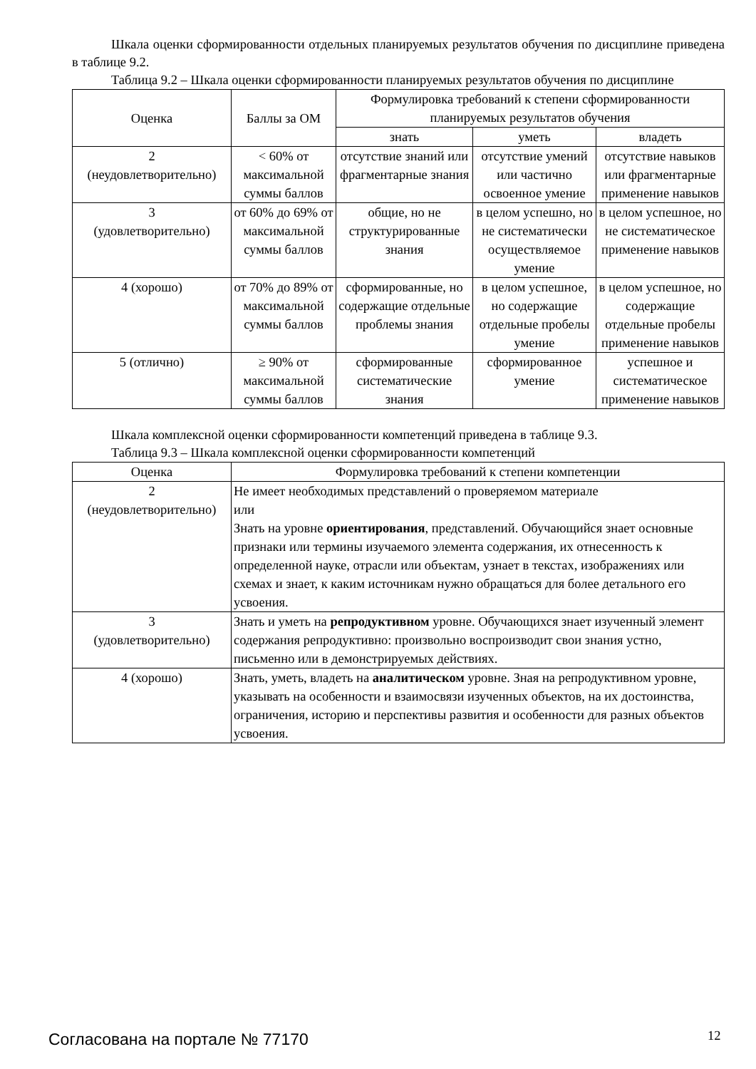Шкала оценки сформированности отдельных планируемых результатов обучения по дисциплине приведена в таблице 9.2.
Таблица 9.2 – Шкала оценки сформированности планируемых результатов обучения по дисциплине
| Оценка | Баллы за ОМ | Формулировка требований к степени сформированности планируемых результатов обучения | | |
| --- | --- | --- | --- | --- |
| | | знать | уметь | владеть |
| 2 (неудовлетворительно) | < 60% от максимальной суммы баллов | отсутствие знаний или фрагментарные знания | отсутствие умений или частично освоенное умение | отсутствие навыков или фрагментарные применение навыков |
| 3 (удовлетворительно) | от 60% до 69% от максимальной суммы баллов | общие, но не структурированные знания | в целом успешно, но не систематически осуществляемое умение | в целом успешное, но не систематическое применение навыков |
| 4 (хорошо) | от 70% до 89% от максимальной суммы баллов | сформированные, но содержащие отдельные проблемы знания | в целом успешное, но содержащие отдельные пробелы умение | в целом успешное, но содержащие отдельные пробелы применение навыков |
| 5 (отлично) | ≥ 90% от максимальной суммы баллов | сформированные систематические знания | сформированное умение | успешное и систематическое применение навыков |
Шкала комплексной оценки сформированности компетенций приведена в таблице 9.3.
Таблица 9.3 – Шкала комплексной оценки сформированности компетенций
| Оценка | Формулировка требований к степени компетенции |
| --- | --- |
| 2 (неудовлетворительно) | Не имеет необходимых представлений о проверяемом материале или Знать на уровне ориентирования , представлений. Обучающийся знает основные признаки или термины изучаемого элемента содержания, их отнесенность к определенной науке, отрасли или объектам, узнает в текстах, изображениях или схемах и знает, к каким источникам нужно обращаться для более детального его усвоения. |
| 3 (удовлетворительно) | Знать и уметь на репродуктивном уровне. Обучающихся знает изученный элемент содержания репродуктивно: произвольно воспроизводит свои знания устно, письменно или в демонстрируемых действиях. |
| 4 (хорошо) | Знать, уметь, владеть на аналитическом уровне. Зная на репродуктивном уровне, указывать на особенности и взаимосвязи изученных объектов, на их достоинства, ограничения, историю и перспективы развития и особенности для разных объектов усвоения. |
Согласована на портале № 77170 12